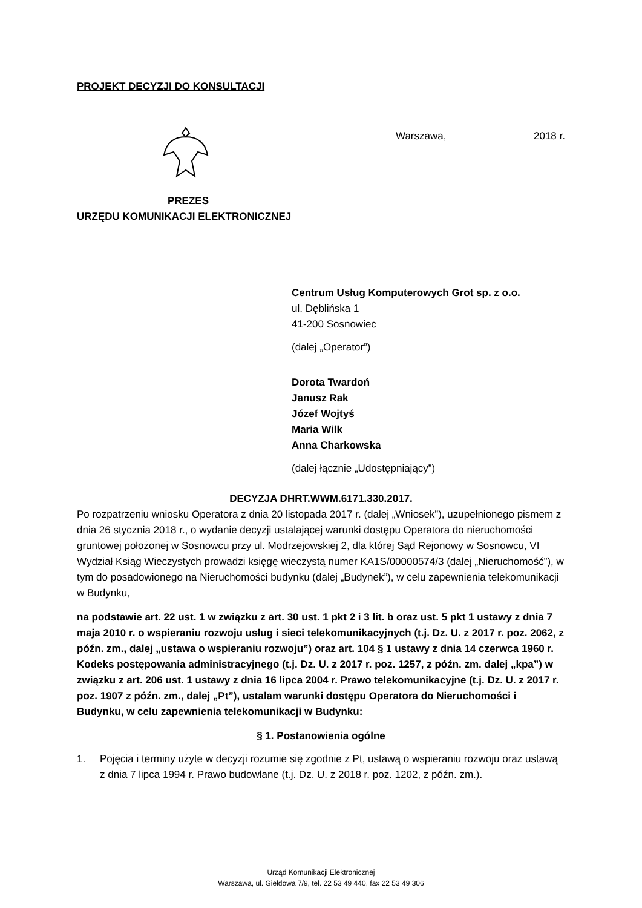PROJEKT DECYZJI DO KONSULTACJI
Warszawa, 2018 r.
PREZES
URZĘDU KOMUNIKACJI ELEKTRONICZNEJ
Centrum Usług Komputerowych Grot sp. z o.o.
ul. Dęblińska 1
41-200 Sosnowiec
(dalej „Operator”)
Dorota Twardoń
Janusz Rak
Józef Wojtyś
Maria Wilk
Anna Charkowska
(dalej łącznie „Udostępniający”)
DECYZJA DHRT.WWM.6171.330.2017.
Po rozpatrzeniu wniosku Operatora z dnia 20 listopada 2017 r. (dalej „Wniosek”), uzupełnionego pismem z dnia 26 stycznia 2018 r., o wydanie decyzji ustalającej warunki dostępu Operatora do nieruchomości gruntowej położonej w Sosnowcu przy ul. Modrzejowskiej 2, dla której Sąd Rejonowy w Sosnowcu, VI Wydział Ksiąg Wieczystych prowadzi księgę wieczystą numer KA1S/00000574/3 (dalej „Nieruchomość”), w tym do posadowionego na Nieruchomości budynku (dalej „Budynek”), w celu zapewnienia telekomunikacji w Budynku,
na podstawie art. 22 ust. 1 w związku z art. 30 ust. 1 pkt 2 i 3 lit. b oraz ust. 5 pkt 1 ustawy z dnia 7 maja 2010 r. o wspieraniu rozwoju usług i sieci telekomunikacyjnych (t.j. Dz. U. z 2017 r. poz. 2062, z późn. zm., dalej „ustawa o wspieraniu rozwoju”) oraz art. 104 § 1 ustawy z dnia 14 czerwca 1960 r. Kodeks postępowania administracyjnego (t.j. Dz. U. z 2017 r. poz. 1257, z późn. zm. dalej „kpa”) w związku z art. 206 ust. 1 ustawy z dnia 16 lipca 2004 r. Prawo telekomunikacyjne (t.j. Dz. U. z 2017 r. poz. 1907 z późn. zm., dalej „Pt”), ustalam warunki dostępu Operatora do Nieruchomości i Budynku, w celu zapewnienia telekomunikacji w Budynku:
§ 1. Postanowienia ogólne
1. Pojęcia i terminy użyte w decyzji rozumie się zgodnie z Pt, ustawą o wspieraniu rozwoju oraz ustawą z dnia 7 lipca 1994 r. Prawo budowlane (t.j. Dz. U. z 2018 r. poz. 1202, z późn. zm.).
Urząd Komunikacji Elektronicznej
Warszawa, ul. Giełdowa 7/9, tel. 22 53 49 440, fax 22 53 49 306